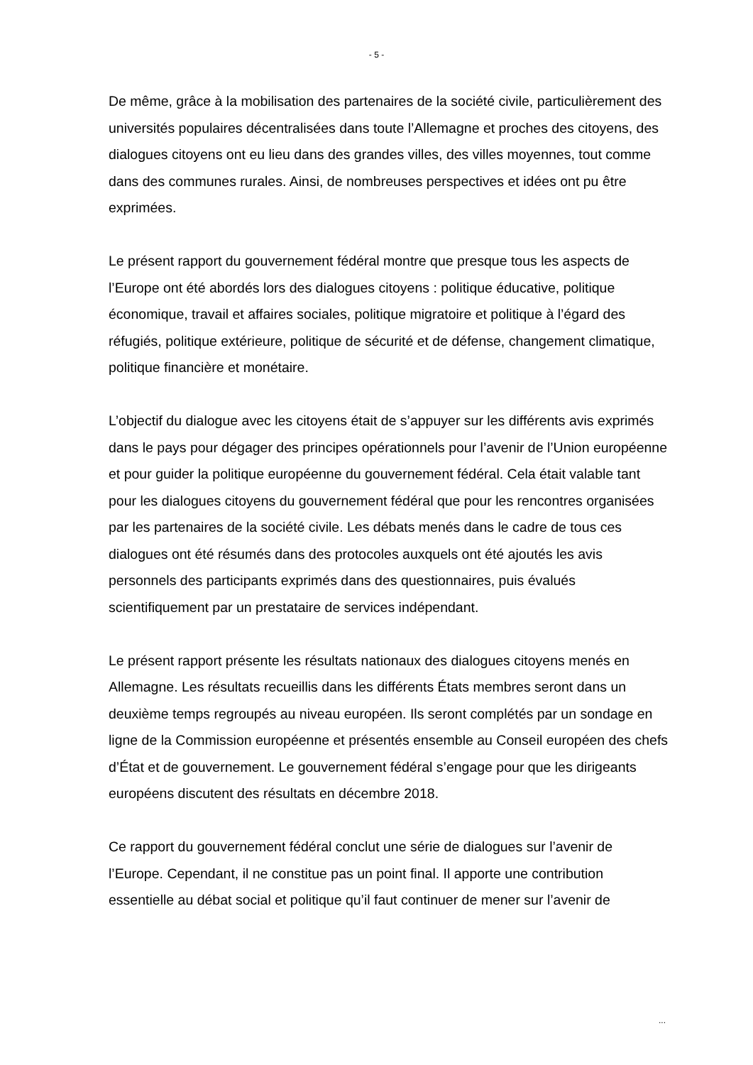- 5 -
De même, grâce à la mobilisation des partenaires de la société civile, particulièrement des universités populaires décentralisées dans toute l’Allemagne et proches des citoyens, des dialogues citoyens ont eu lieu dans des grandes villes, des villes moyennes, tout comme dans des communes rurales. Ainsi, de nombreuses perspectives et idées ont pu être exprimées.
Le présent rapport du gouvernement fédéral montre que presque tous les aspects de l’Europe ont été abordés lors des dialogues citoyens : politique éducative, politique économique, travail et affaires sociales, politique migratoire et politique à l’égard des réfugiés, politique extérieure, politique de sécurité et de défense, changement climatique, politique financière et monétaire.
L’objectif du dialogue avec les citoyens était de s’appuyer sur les différents avis exprimés dans le pays pour dégager des principes opérationnels pour l’avenir de l’Union européenne et pour guider la politique européenne du gouvernement fédéral. Cela était valable tant pour les dialogues citoyens du gouvernement fédéral que pour les rencontres organisées par les partenaires de la société civile. Les débats menés dans le cadre de tous ces dialogues ont été résumés dans des protocoles auxquels ont été ajoutés les avis personnels des participants exprimés dans des questionnaires, puis évalués scientifiquement par un prestataire de services indépendant.
Le présent rapport présente les résultats nationaux des dialogues citoyens menés en Allemagne. Les résultats recueillis dans les différents États membres seront dans un deuxième temps regroupés au niveau européen. Ils seront complétés par un sondage en ligne de la Commission européenne et présentés ensemble au Conseil européen des chefs d’État et de gouvernement. Le gouvernement fédéral s’engage pour que les dirigeants européens discutent des résultats en décembre 2018.
Ce rapport du gouvernement fédéral conclut une série de dialogues sur l’avenir de l’Europe. Cependant, il ne constitue pas un point final. Il apporte une contribution essentielle au débat social et politique qu’il faut continuer de mener sur l’avenir de
...